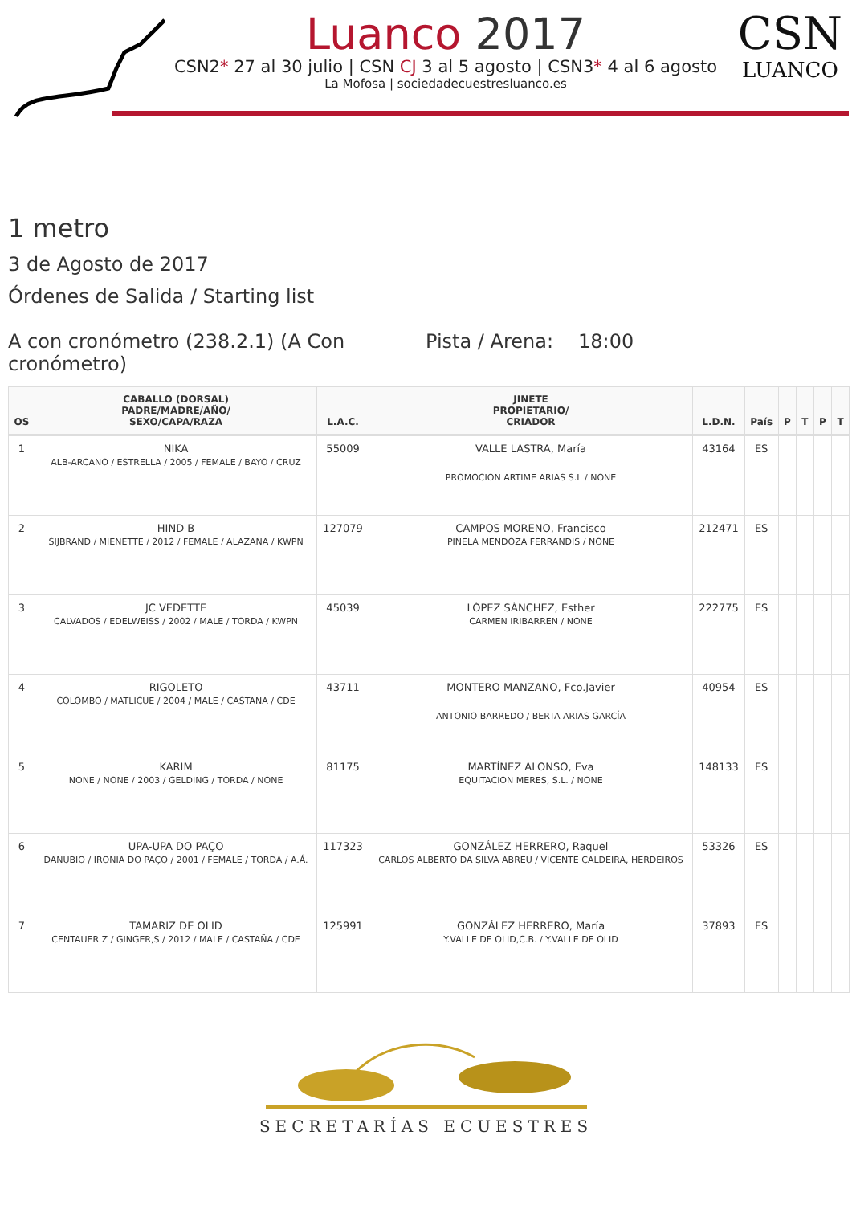Luanco 2017
CSN2* 27 al 30 julio | CSN CJ 3 al 5 agosto | CSN3* 4 al 6 agosto
La Mofosa | sociedadecuestresluanco.es
CSN
LUANCO
1 metro
3 de Agosto de 2017
Órdenes de Salida / Starting list
A con cronómetro (238.2.1) (A Con cronómetro)
Pista / Arena:
18:00
| OS | CABALLO (DORSAL) PADRE/MADRE/AÑO/ SEXO/CAPA/RAZA | L.A.C. | JINETE PROPIETARIO/ CRIADOR | L.D.N. | País | P | T | P | T |
| --- | --- | --- | --- | --- | --- | --- | --- | --- | --- |
| 1 | NIKA ALB-ARCANO / ESTRELLA / 2005 / FEMALE / BAYO / CRUZ | 55009 | VALLE LASTRA, María PROMOCION ARTIME ARIAS S.L / NONE | 43164 | ES | | | | |
| 2 | HIND B SIJBRAND / MIENETTE / 2012 / FEMALE / ALAZANA / KWPN | 127079 | CAMPOS MORENO, Francisco PINELA MENDOZA FERRANDIS / NONE | 212471 | ES | | | | |
| 3 | JC VEDETTE CALVADOS / EDELWEISS / 2002 / MALE / TORDA / KWPN | 45039 | LÓPEZ SÁNCHEZ, Esther CARMEN IRIBARREN / NONE | 222775 | ES | | | | |
| 4 | RIGOLETO COLOMBO / MATLICUE / 2004 / MALE / CASTAÑA / CDE | 43711 | MONTERO MANZANO, Fco.Javier ANTONIO BARREDO / BERTA ARIAS GARCÍA | 40954 | ES | | | | |
| 5 | KARIM NONE / NONE / 2003 / GELDING / TORDA / NONE | 81175 | MARTÍNEZ ALONSO, Eva EQUITACION MERES, S.L. / NONE | 148133 | ES | | | | |
| 6 | UPA-UPA DO PAÇO DANUBIO / IRONIA DO PAÇO / 2001 / FEMALE / TORDA / A.Á. | 117323 | GONZÁLEZ HERRERO, Raquel CARLOS ALBERTO DA SILVA ABREU / VICENTE CALDEIRA, HERDEIROS | 53326 | ES | | | | |
| 7 | TAMARIZ DE OLID CENTAUER Z / GINGER,S / 2012 / MALE / CASTAÑA / CDE | 125991 | GONZÁLEZ HERRERO, María Y.VALLE DE OLID,C.B. / Y.VALLE DE OLID | 37893 | ES | | | | |
SECRETARÍAS ECUESTRES